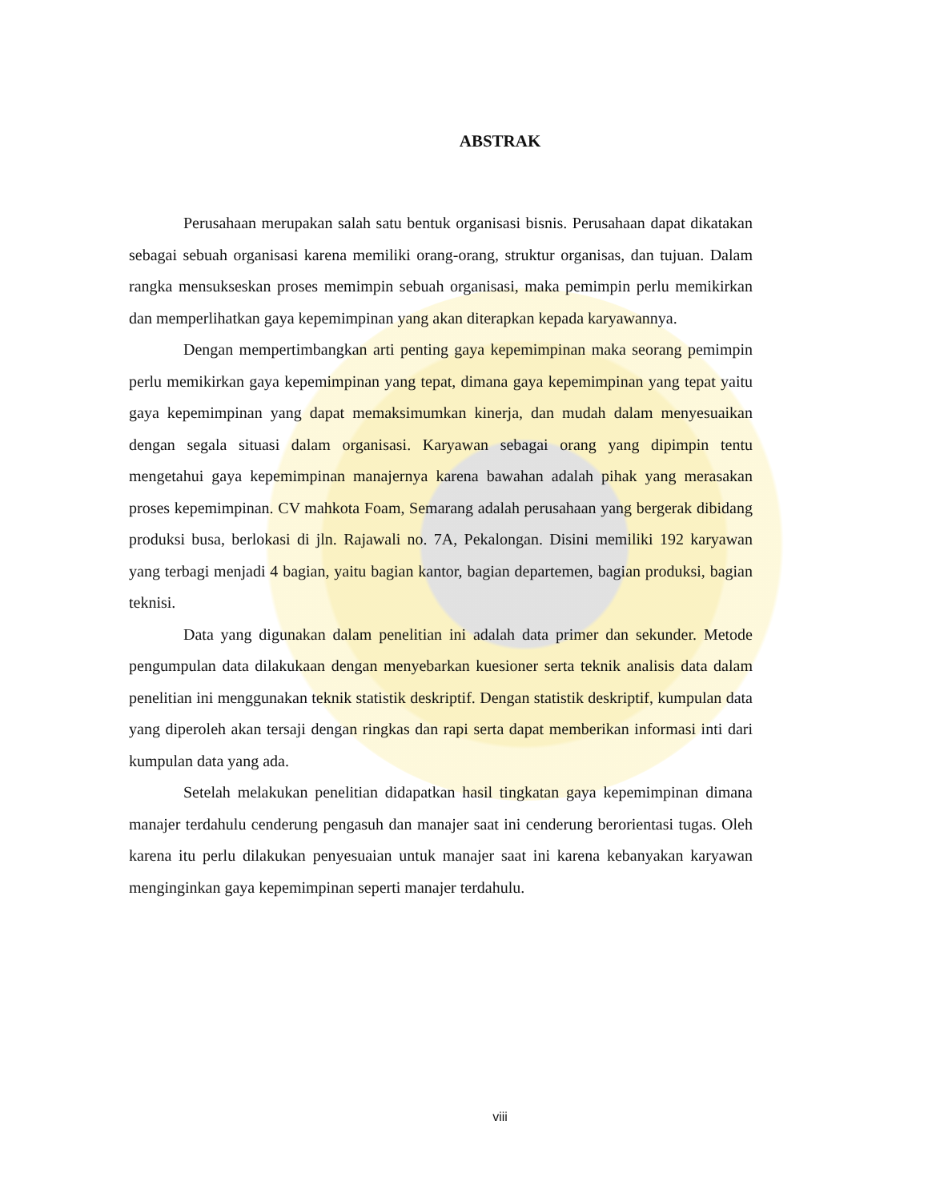ABSTRAK
Perusahaan merupakan salah satu bentuk organisasi bisnis. Perusahaan dapat dikatakan sebagai sebuah organisasi karena memiliki orang-orang, struktur organisas, dan tujuan. Dalam rangka mensukseskan proses memimpin sebuah organisasi, maka pemimpin perlu memikirkan dan memperlihatkan gaya kepemimpinan yang akan diterapkan kepada karyawannya.
Dengan mempertimbangkan arti penting gaya kepemimpinan maka seorang pemimpin perlu memikirkan gaya kepemimpinan yang tepat, dimana gaya kepemimpinan yang tepat yaitu gaya kepemimpinan yang dapat memaksimumkan kinerja, dan mudah dalam menyesuaikan dengan segala situasi dalam organisasi. Karyawan sebagai orang yang dipimpin tentu mengetahui gaya kepemimpinan manajernya karena bawahan adalah pihak yang merasakan proses kepemimpinan. CV mahkota Foam, Semarang adalah perusahaan yang bergerak dibidang produksi busa, berlokasi di jln. Rajawali no. 7A, Pekalongan. Disini memiliki 192 karyawan yang terbagi menjadi 4 bagian, yaitu bagian kantor, bagian departemen, bagian produksi, bagian teknisi.
Data yang digunakan dalam penelitian ini adalah data primer dan sekunder. Metode pengumpulan data dilakukaan dengan menyebarkan kuesioner serta teknik analisis data dalam penelitian ini menggunakan teknik statistik deskriptif. Dengan statistik deskriptif, kumpulan data yang diperoleh akan tersaji dengan ringkas dan rapi serta dapat memberikan informasi inti dari kumpulan data yang ada.
Setelah melakukan penelitian didapatkan hasil tingkatan gaya kepemimpinan dimana manajer terdahulu cenderung pengasuh dan manajer saat ini cenderung berorientasi tugas. Oleh karena itu perlu dilakukan penyesuaian untuk manajer saat ini karena kebanyakan karyawan menginginkan gaya kepemimpinan seperti manajer terdahulu.
viii